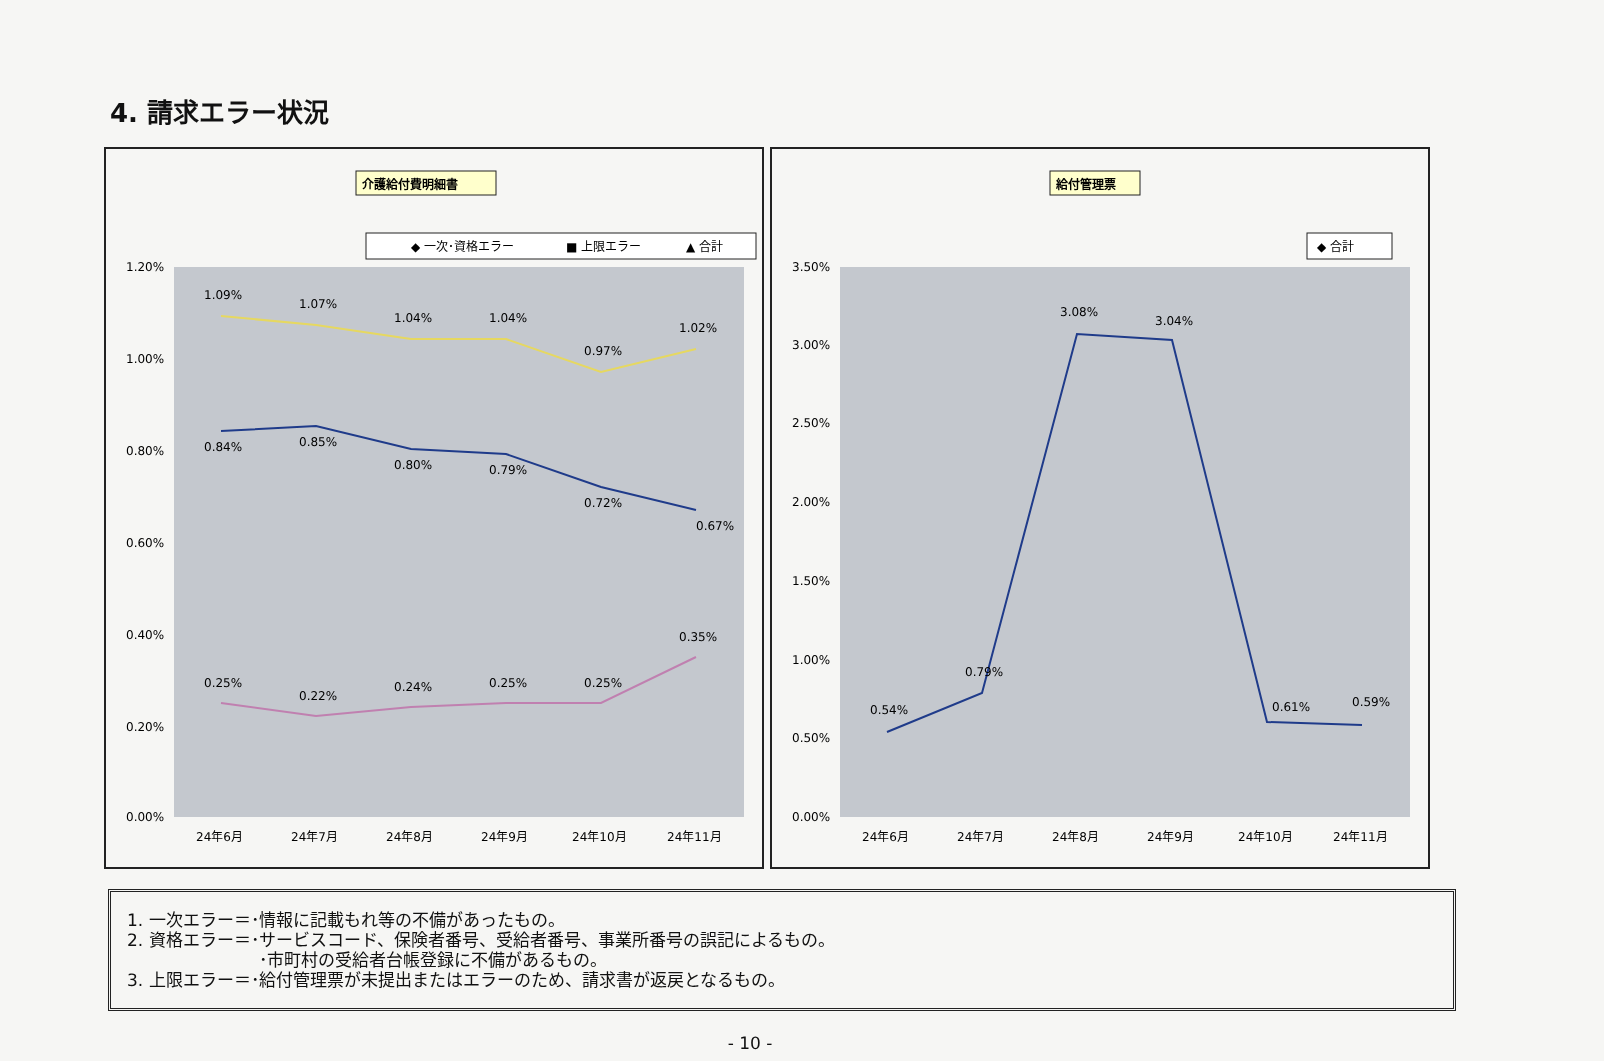4. 請求エラー状況
介護給付費明細書
◆ 一次･資格エラー
■ 上限エラー
▲ 合計
1.20%
1.00%
0.80%
0.60%
0.40%
0.20%
0.00%
1.09%
1.07%
1.04%
1.04%
0.97%
1.02%
0.84%
0.85%
0.80%
0.79%
0.72%
0.67%
0.25%
0.22%
0.24%
0.25%
0.25%
0.35%
24年6月
24年7月
24年8月
24年9月
24年10月
24年11月
給付管理票
◆ 合計
3.50%
3.00%
2.50%
2.00%
1.50%
1.00%
0.50%
0.00%
0.54%
0.79%
3.08%
3.04%
0.61%
0.59%
24年6月
24年7月
24年8月
24年9月
24年10月
24年11月
1. 一次エラー＝･情報に記載もれ等の不備があったもの。
2. 資格エラー＝･サービスコード、保険者番号、受給者番号、事業所番号の誤記によるもの。
･市町村の受給者台帳登録に不備があるもの。
3. 上限エラー＝･給付管理票が未提出またはエラーのため、請求書が返戻となるもの。
- 10 -